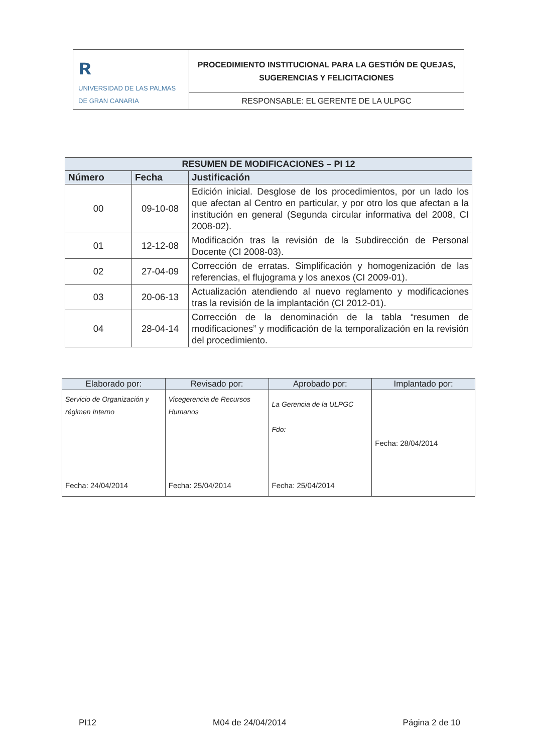| ʀ UNIVERSIDAD DE LAS PALMAS DE GRAN CANARIA | PROCEDIMIENTO INSTITUCIONAL PARA LA GESTIÓN DE QUEJAS, SUGERENCIAS Y FELICITACIONES |
| | RESPONSABLE: EL GERENTE DE LA ULPGC |
| RESUMEN DE MODIFICACIONES – PI 12 | | |
| Número | Fecha | Justificación |
| 00 | 09-10-08 | Edición inicial. Desglose de los procedimientos, por un lado los que afectan al Centro en particular, y por otro los que afectan a la institución en general (Segunda circular informativa del 2008, CI 2008-02). |
| 01 | 12-12-08 | Modificación tras la revisión de la Subdirección de Personal Docente (CI 2008-03). |
| 02 | 27-04-09 | Corrección de erratas. Simplificación y homogenización de las referencias, el flujograma y los anexos (CI 2009-01). |
| 03 | 20-06-13 | Actualización atendiendo al nuevo reglamento y modificaciones tras la revisión de la implantación (CI 2012-01). |
| 04 | 28-04-14 | Corrección de la denominación de la tabla “resumen de modificaciones” y modificación de la temporalización en la revisión del procedimiento. |
| Elaborado por: | Revisado por: | Aprobado por: | Implantado por: |
| --- | --- | --- | --- |
| Servicio de Organización y régimen Interno Fecha: 24/04/2014 | Vicegerencia de Recursos Humanos Fecha: 25/04/2014 | La Gerencia de la ULPGC Fdo: Fecha: 25/04/2014 | Fecha: 28/04/2014 |
PI12 M04 de 24/04/2014 Página 2 de 10